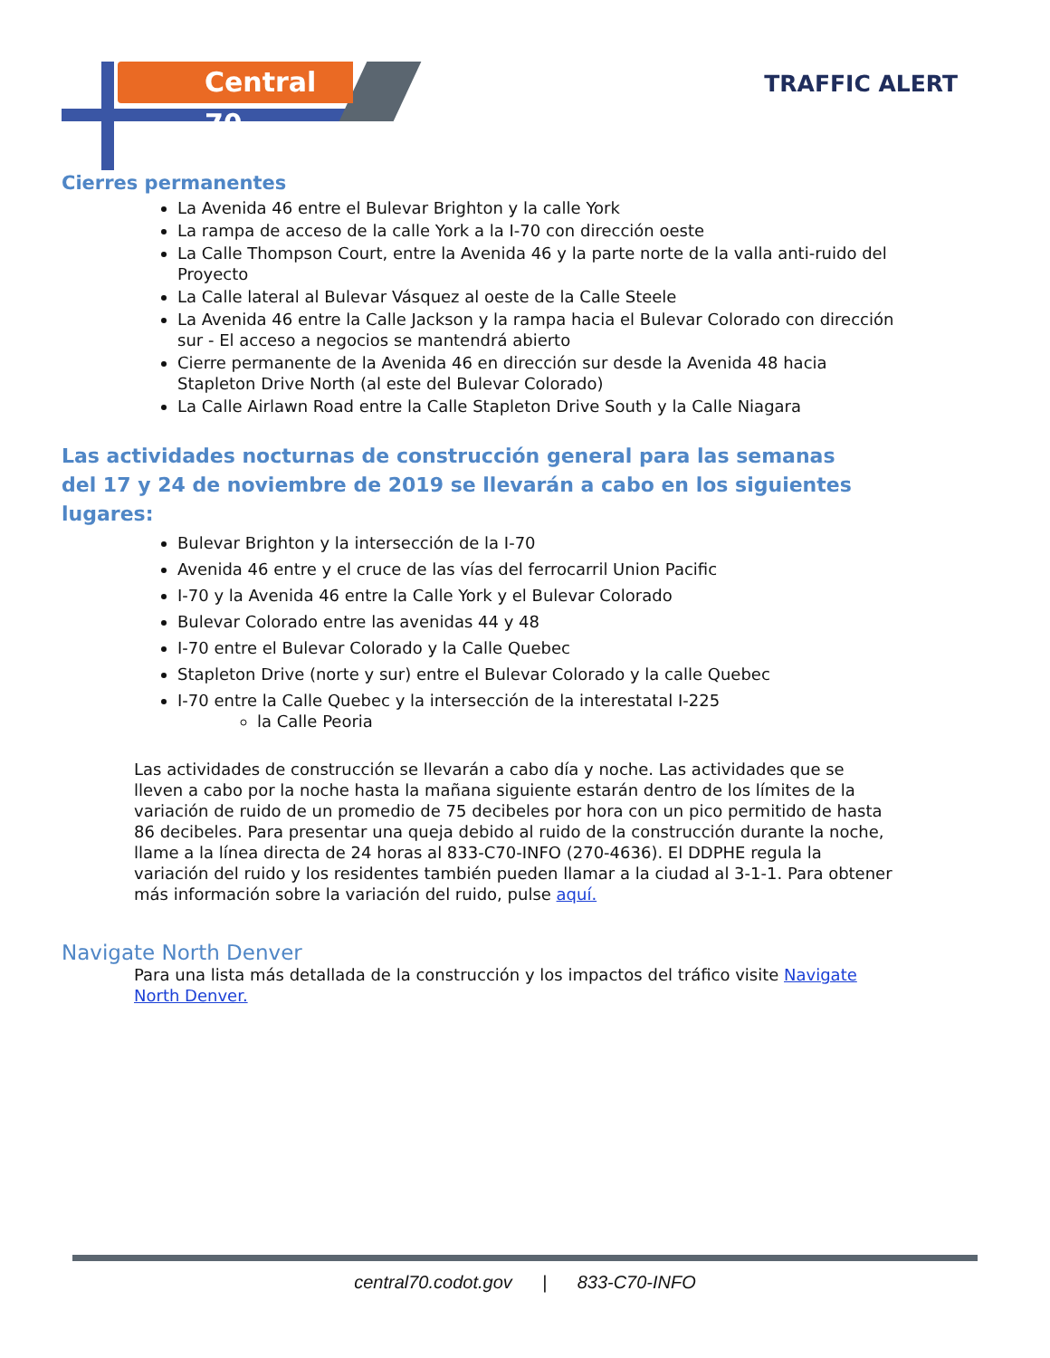Central 70 TRAFFIC ALERT
Cierres permanentes
La Avenida 46 entre el Bulevar Brighton y la calle York
La rampa de acceso de la calle York a la I-70 con dirección oeste
La Calle Thompson Court, entre la Avenida 46 y la parte norte de la valla anti-ruido del Proyecto
La Calle lateral al Bulevar Vásquez al oeste de la Calle Steele
La Avenida 46 entre la Calle Jackson y la rampa hacia el Bulevar Colorado con dirección sur - El acceso a negocios se mantendrá abierto
Cierre permanente de la Avenida 46 en dirección sur desde la Avenida 48 hacia Stapleton Drive North (al este del Bulevar Colorado)
La Calle Airlawn Road entre la Calle Stapleton Drive South y la Calle Niagara
Las actividades nocturnas de construcción general para las semanas del 17 y 24 de noviembre de 2019 se llevarán a cabo en los siguientes lugares:
Bulevar Brighton y la intersección de la I-70
Avenida 46 entre y el cruce de las vías del ferrocarril Union Pacific
I-70 y la Avenida 46 entre la Calle York y el Bulevar Colorado
Bulevar Colorado entre las avenidas 44 y 48
I-70 entre el Bulevar Colorado y la Calle Quebec
Stapleton Drive (norte y sur) entre el Bulevar Colorado y la calle Quebec
I-70 entre la Calle Quebec y la intersección de la interestatal I-225
la Calle Peoria
Las actividades de construcción se llevarán a cabo día y noche. Las actividades que se lleven a cabo por la noche hasta la mañana siguiente estarán dentro de los límites de la variación de ruido de un promedio de 75 decibeles por hora con un pico permitido de hasta 86 decibeles. Para presentar una queja debido al ruido de la construcción durante la noche, llame a la línea directa de 24 horas al 833-C70-INFO (270-4636). El DDPHE regula la variación del ruido y los residentes también pueden llamar a la ciudad al 3-1-1. Para obtener más información sobre la variación del ruido, pulse aquí.
Navigate North Denver
Para una lista más detallada de la construcción y los impactos del tráfico visite Navigate North Denver.
central70.codot.gov | 833-C70-INFO